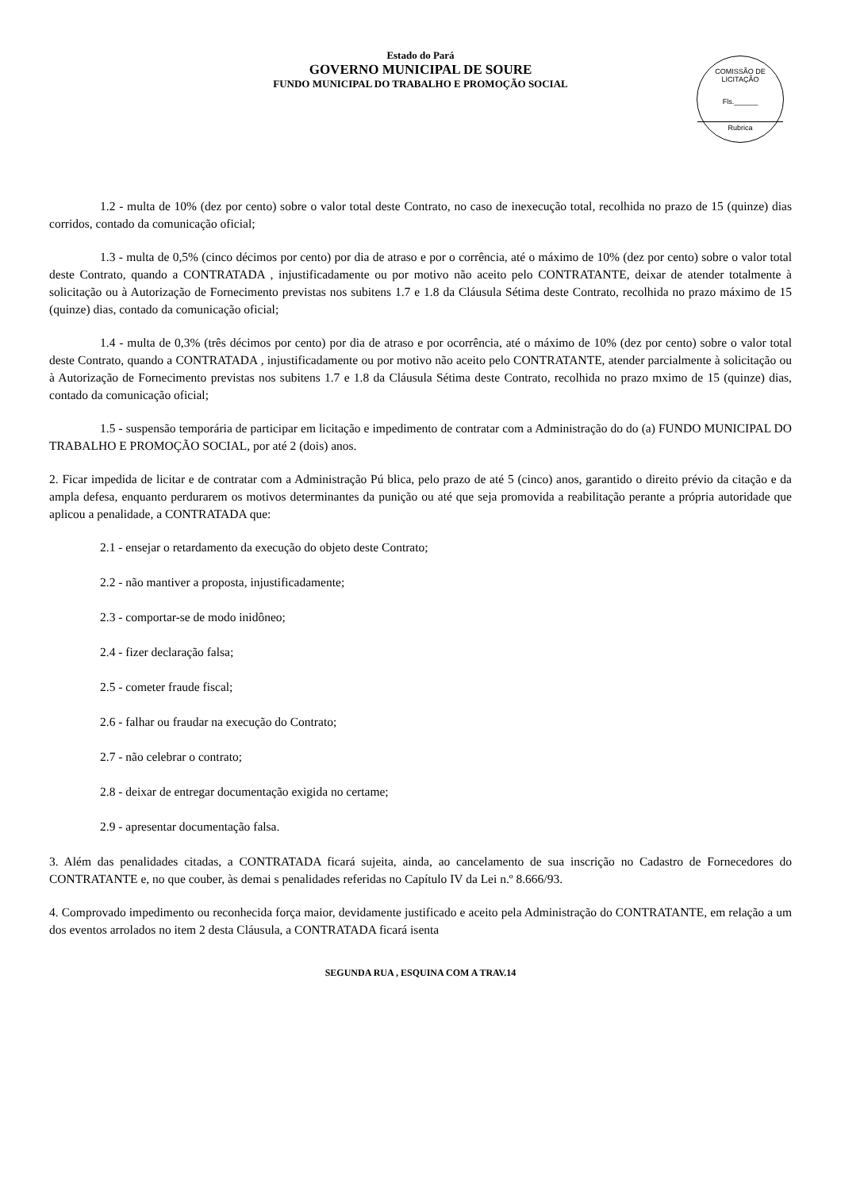Estado do Pará
GOVERNO MUNICIPAL DE SOURE
FUNDO MUNICIPAL DO TRABALHO E PROMOÇÃO SOCIAL
COMISSÃO DE LICITAÇÃO
Fls.______
Rubrica
1.2 - multa de 10% (dez por cento) sobre o valor total deste Contrato, no caso de inexecução total, recolhida no prazo de 15 (quinze) dias corridos, contado da comunicação oficial;
1.3 - multa de 0,5% (cinco décimos por cento) por dia de atraso e por o corrência, até o máximo de 10% (dez por cento) sobre o valor total deste Contrato, quando a CONTRATADA , injustificadamente ou por motivo não aceito pelo CONTRATANTE, deixar de atender totalmente à solicitação ou à Autorização de Fornecimento previstas nos subitens 1.7 e 1.8 da Cláusula Sétima deste Contrato, recolhida no prazo máximo de 15 (quinze) dias, contado da comunicação oficial;
1.4 - multa de 0,3% (três décimos por cento) por dia de atraso e por ocorrência, até o máximo de 10% (dez por cento) sobre o valor total deste Contrato, quando a CONTRATADA , injustificadamente ou por motivo não aceito pelo CONTRATANTE, atender parcialmente à solicitação ou à Autorização de Fornecimento previstas nos subitens 1.7 e 1.8 da Cláusula Sétima deste Contrato, recolhida no prazo mximo de 15 (quinze) dias, contado da comunicação oficial;
1.5 - suspensão temporária de participar em licitação e impedimento de contratar com a Administração do do (a) FUNDO MUNICIPAL DO TRABALHO E PROMOÇÃO SOCIAL, por até 2 (dois) anos.
2. Ficar impedida de licitar e de contratar com a Administração Pú blica, pelo prazo de até 5 (cinco) anos, garantido o direito prévio da citação e da ampla defesa, enquanto perdurarem os motivos determinantes da punição ou até que seja promovida a reabilitação perante a própria autoridade que aplicou a penalidade, a CONTRATADA que:
2.1 - ensejar o retardamento da execução do objeto deste Contrato;
2.2 - não mantiver a proposta, injustificadamente;
2.3 - comportar-se de modo inidôneo;
2.4 - fizer declaração falsa;
2.5 - cometer fraude fiscal;
2.6 - falhar ou fraudar na execução do Contrato;
2.7 - não celebrar o contrato;
2.8 - deixar de entregar documentação exigida no certame;
2.9 - apresentar documentação falsa.
3. Além das penalidades citadas, a CONTRATADA ficará sujeita, ainda, ao cancelamento de sua inscrição no Cadastro de Fornecedores do CONTRATANTE e, no que couber, às demai s penalidades referidas no Capítulo IV da Lei n.º 8.666/93.
4. Comprovado impedimento ou reconhecida força maior, devidamente justificado e aceito pela Administração do CONTRATANTE, em relação a um dos eventos arrolados no item 2 desta Cláusula, a CONTRATADA ficará isenta
SEGUNDA RUA , ESQUINA COM A TRAV.14